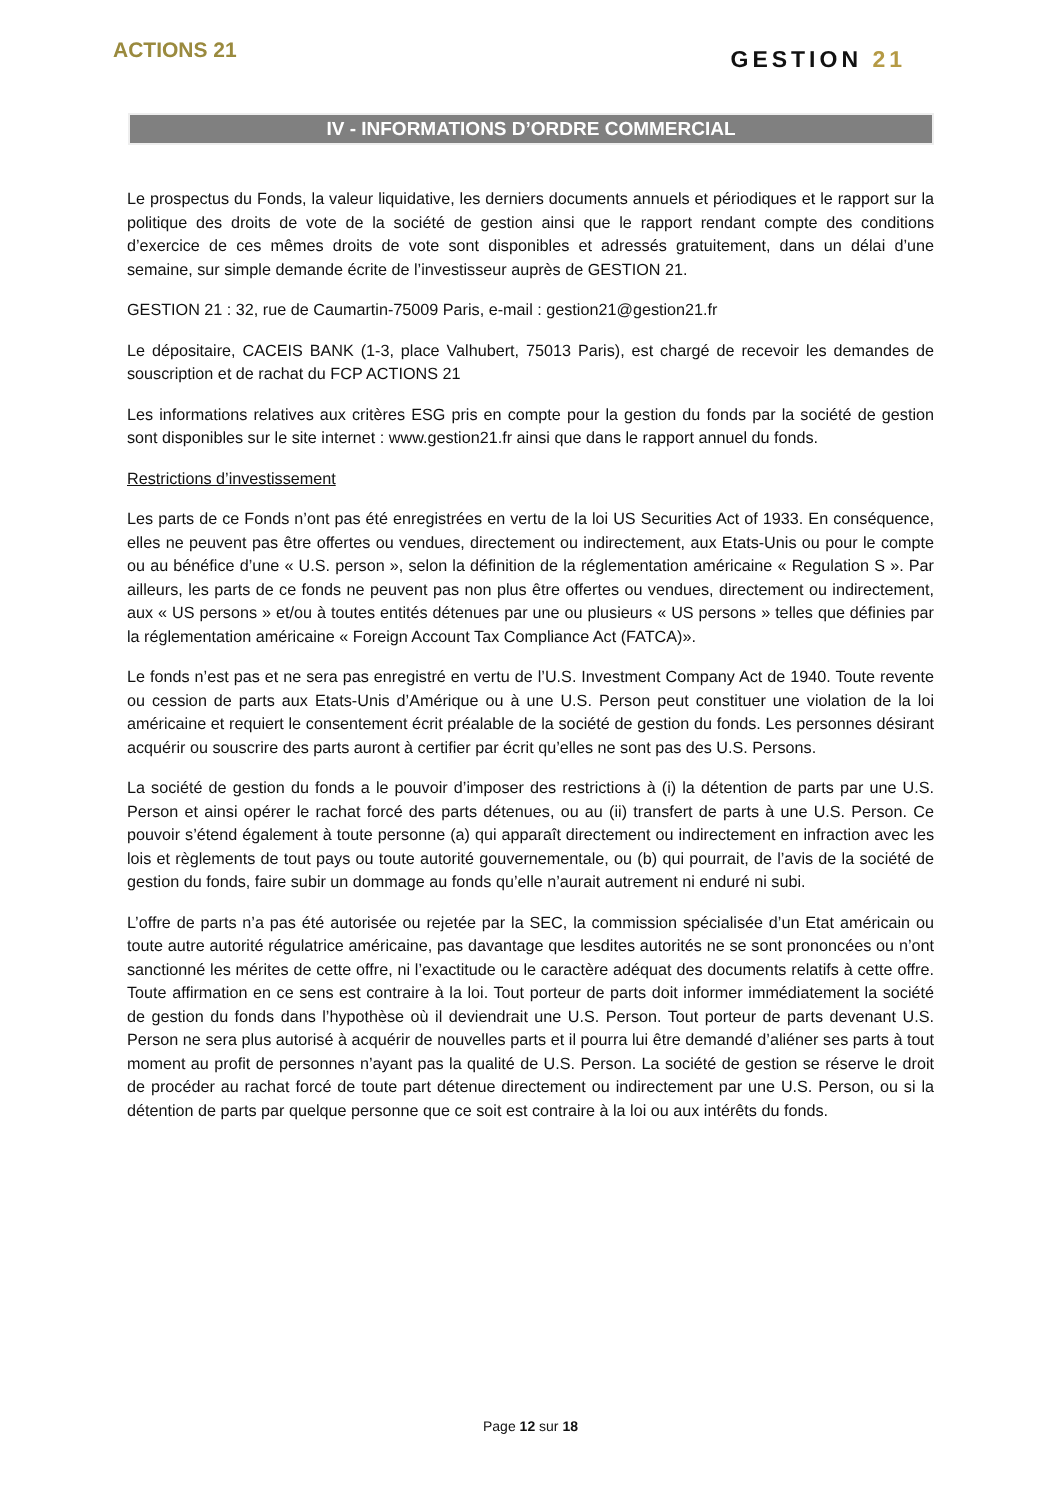ACTIONS 21
GESTION 21
IV - INFORMATIONS D’ORDRE COMMERCIAL
Le prospectus du Fonds, la valeur liquidative, les derniers documents annuels et périodiques et le rapport sur la politique des droits de vote de la société de gestion ainsi que le rapport rendant compte des conditions d’exercice de ces mêmes droits de vote sont disponibles et adressés gratuitement, dans un délai d’une semaine, sur simple demande écrite de l’investisseur auprès de GESTION 21.
GESTION 21 : 32, rue de Caumartin-75009 Paris, e-mail : gestion21@gestion21.fr
Le dépositaire, CACEIS BANK (1-3, place Valhubert, 75013 Paris), est chargé de recevoir les demandes de souscription et de rachat du FCP ACTIONS 21
Les informations relatives aux critères ESG pris en compte pour la gestion du fonds par la société de gestion sont disponibles sur le site internet : www.gestion21.fr ainsi que dans le rapport annuel du fonds.
Restrictions d’investissement
Les parts de ce Fonds n’ont pas été enregistrées en vertu de la loi US Securities Act of 1933. En conséquence, elles ne peuvent pas être offertes ou vendues, directement ou indirectement, aux Etats-Unis ou pour le compte ou au bénéfice d’une « U.S. person », selon la définition de la réglementation américaine « Regulation S ». Par ailleurs, les parts de ce fonds ne peuvent pas non plus être offertes ou vendues, directement ou indirectement, aux « US persons » et/ou à toutes entités détenues par une ou plusieurs « US persons » telles que définies par la réglementation américaine « Foreign Account Tax Compliance Act (FATCA)».
Le fonds n’est pas et ne sera pas enregistré en vertu de l’U.S. Investment Company Act de 1940. Toute revente ou cession de parts aux Etats-Unis d’Amérique ou à une U.S. Person peut constituer une violation de la loi américaine et requiert le consentement écrit préalable de la société de gestion du fonds. Les personnes désirant acquérir ou souscrire des parts auront à certifier par écrit qu’elles ne sont pas des U.S. Persons.
La société de gestion du fonds a le pouvoir d’imposer des restrictions à (i) la détention de parts par une U.S. Person et ainsi opérer le rachat forcé des parts détenues, ou au (ii) transfert de parts à une U.S. Person. Ce pouvoir s’étend également à toute personne (a) qui apparaît directement ou indirectement en infraction avec les lois et règlements de tout pays ou toute autorité gouvernementale, ou (b) qui pourrait, de l’avis de la société de gestion du fonds, faire subir un dommage au fonds qu’elle n’aurait autrement ni enduré ni subi.
L’offre de parts n’a pas été autorisée ou rejetée par la SEC, la commission spécialisée d’un Etat américain ou toute autre autorité régulatrice américaine, pas davantage que lesdites autorités ne se sont prononcées ou n’ont sanctionné les mérites de cette offre, ni l’exactitude ou le caractère adéquat des documents relatifs à cette offre. Toute affirmation en ce sens est contraire à la loi. Tout porteur de parts doit informer immédiatement la société de gestion du fonds dans l’hypothèse où il deviendrait une U.S. Person. Tout porteur de parts devenant U.S. Person ne sera plus autorisé à acquérir de nouvelles parts et il pourra lui être demandé d’aliéner ses parts à tout moment au profit de personnes n’ayant pas la qualité de U.S. Person. La société de gestion se réserve le droit de procéder au rachat forcé de toute part détenue directement ou indirectement par une U.S. Person, ou si la détention de parts par quelque personne que ce soit est contraire à la loi ou aux intérêts du fonds.
Page 12 sur 18